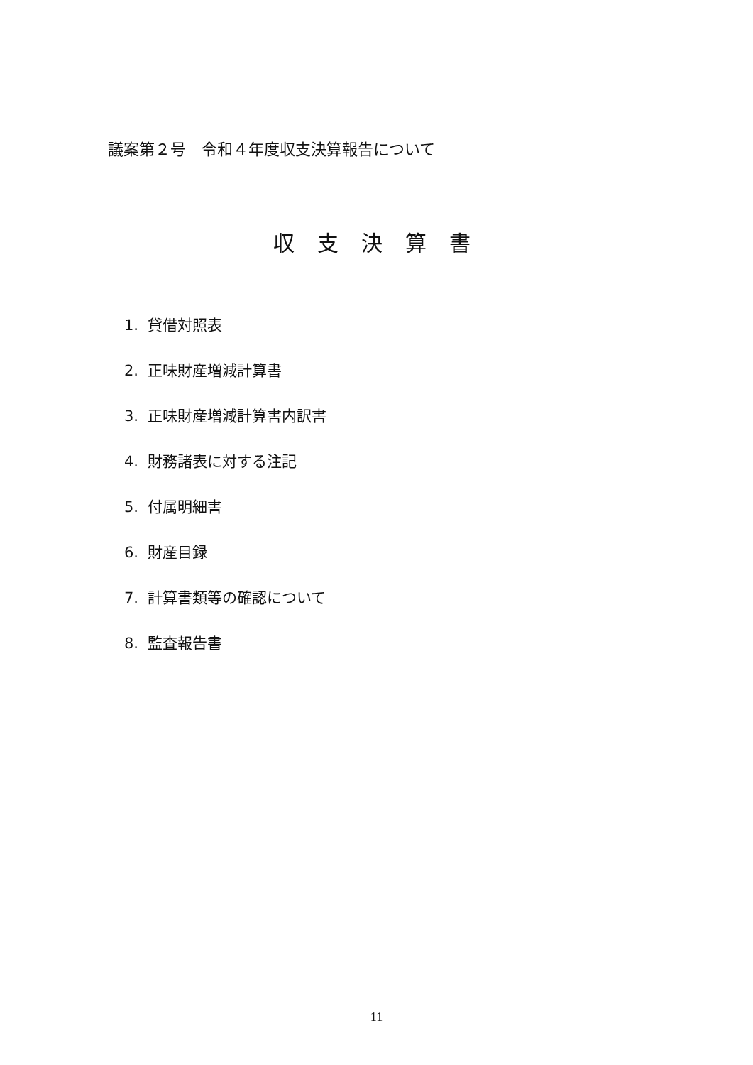議案第２号　令和４年度収支決算報告について
収支決算書
1. 貸借対照表
2. 正味財産増減計算書
3. 正味財産増減計算書内訳書
4. 財務諸表に対する注記
5. 付属明細書
6. 財産目録
7. 計算書類等の確認について
8. 監査報告書
11